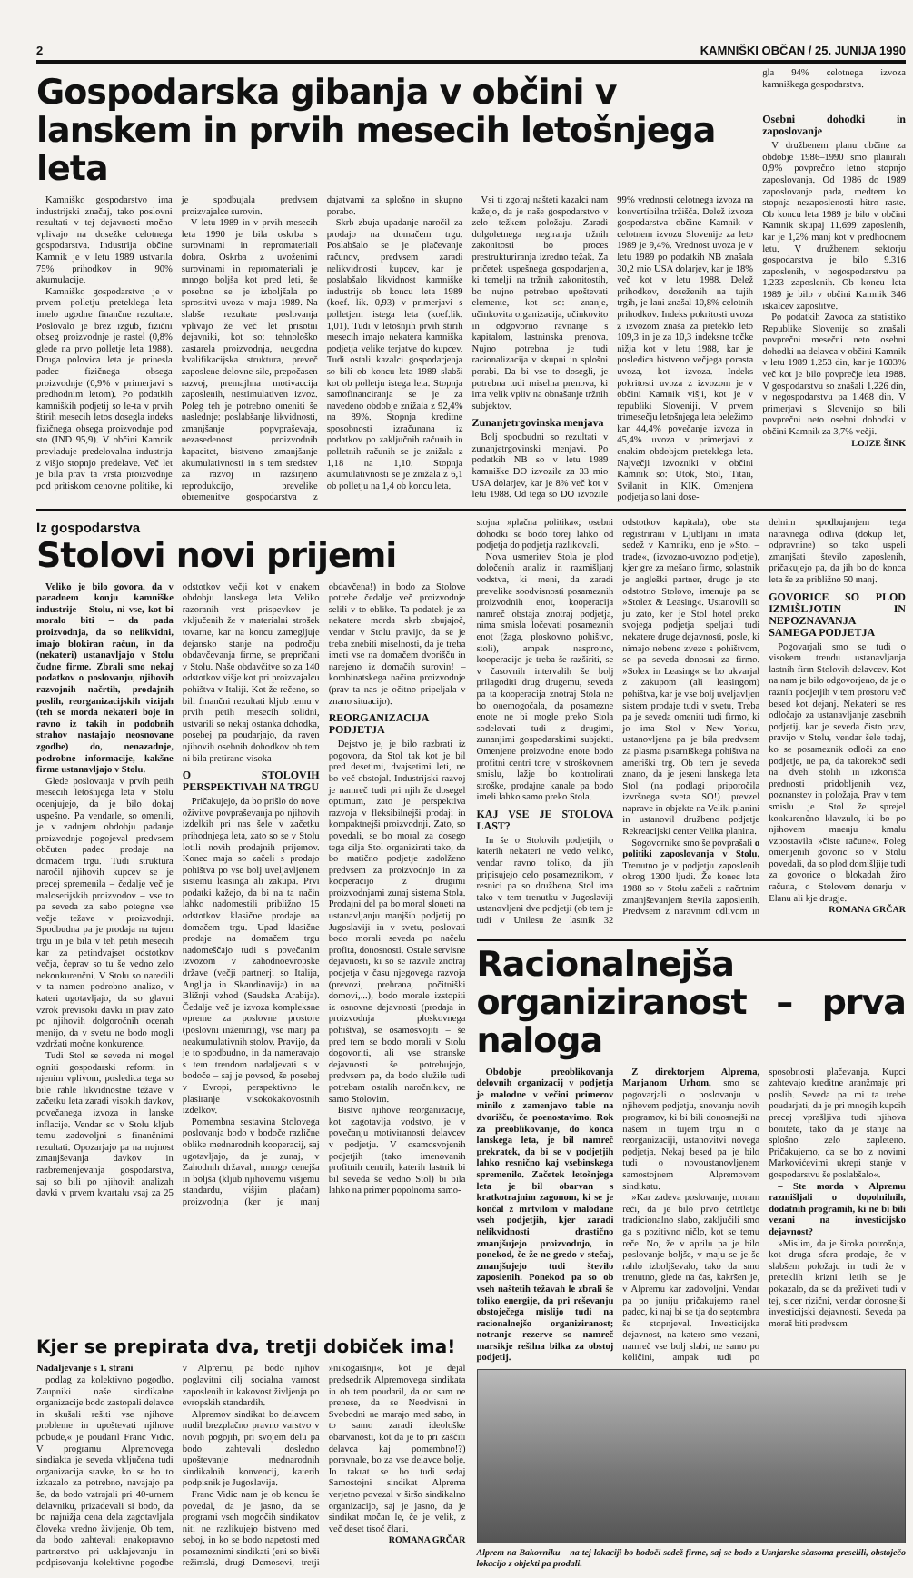2 KAMNIŠKI OBČAN / 25. JUNIJA 1990
Gospodarska gibanja v občini v lanskem in prvih mesecih letošnjega leta
Kamniško gospodarstvo ima industrijski značaj, tako poslovni rezultati v tej dejavnosti močno vplivajo na dosežke celotnega gospodarstva. Industrija občine Kamnik je v letu 1989 ustvarila 75% prihodkov in 90% akumulacije.
Kamniško gospodarstvo je v prvem polletju preteklega leta imelo ugodne finančne rezultate. Poslovalo je brez izgub, fizični obseg proizvodnje je rastel (0,8% glede na prvo polletje leta 1988). Druga polovica leta je prinesla padec fizičnega obsega proizvodnje (0,9% v primerjavi s predhodnim letom). Po podatkih kamniških podjetij so le-ta v prvih štirih mesecih letos dosegla indeks fizičnega obsega proizvodnje pod sto (IND 95,9). V občini Kamnik prevladuje predelovalna industrija z višjo stopnjo predelave. Več let je bila prav ta vrsta proizvodnje pod pritiskom cenovne politike, ki je spodbujala predvsem proizvajalce surovin.
V letu 1989 in v prvih mesecih leta 1990 je bila oskrba s surovinami in repromateriali dobra. Oskrba z uvoženimi surovinami in repromateriali je mnogo boljša kot pred leti, še posebno se je izboljšala po sprostitvi uvoza v maju 1989. Na slabše rezultate poslovanja vplivajo že več let prisotni dejavniki, kot so: tehnološko zastarela proizvodnja, neugodna kvalifikacijska struktura, preveč zaposlene delovne sile, prepočasen razvoj, premajhna motivaccija zaposlenih, nestimulativen izvoz. Poleg teh je potrebno omeniti še naslednje: poslabšanje likvidnosti, zmanjšanje popvpraševaja, nezasedenost proizvodnih kapacitet, bistveno zmanjšanje akumulativnosti in s tem sredstev za razvoj in razširjeno reprodukcijo, prevelike obremenitve gospodarstva z dajatvami za splošno in skupno porabo.
Skrb zbuja upadanje naročil za prodajo na domačem trgu. Poslabšalo se je plačevanje računov, predvsem zaradi nelikvidnosti kupcev, kar je poslabšalo likvidnost kamniške industrije ob koncu leta 1989 (koef. lik. 0,93) v primerjavi s polletjem istega leta (koef.lik. 1,01). Tudi v letošnjih prvih štirih mesecih imajo nekatera kamniška podjetja velike terjatve do kupcev. Tudi ostali kazalci gospodarjenja so bili ob koncu leta 1989 slabši kot ob polletju istega leta. Stopnja samofinanciranja se je za navedeno obdobje znižala z 92,4% na 89%. Stopnja kreditne sposobnosti izračunana iz podatkov po zaključnih računih in polletnih računih se je znižala z 1,18 na 1,10. Stopnja akumulativnosti se je znižala z 6,1 ob polletju na 1,4 ob koncu leta.
Vsi ti zgoraj našteti kazalci nam kažejo, da je naše gospodarstvo v zelo težkem položaju. Zaradi dolgoletnega negiranja tržnih zakonitosti bo proces prestrukturiranja izredno težak. Za pričetek uspešnega gospodarjenja, ki temelji na tržnih zakonitostih, bo nujno potrebno upoštevati elemente, kot so: znanje, učinkovita organizacija, učinkovito in odgovorno ravnanje s kapitalom, lastninska prenova. Nujno potrebna je tudi racionalizacija v skupni in splošni porabi. Da bi vse to dosegli, je potrebna tudi miselna prenova, ki ima velik vpliv na obnašanje tržnih subjektov.
Zunanjetrgovinska menjava
Bolj spodbudni so rezultati v zunanjetrgovinski menjavi. Po podatkih NB so v letu 1989 kamniške DO izvozile za 33 mio USA dolarjev, kar je 8% več kot v letu 1988. Od tega so DO izvozile 99% vrednosti celotnega izvoza na konvertibilna tržišča. Delež izvoza gospodarstva občine Kamnik v celotnem izvozu Slovenije za leto 1989 je 9,4%. Vrednost uvoza je v letu 1989 po podatkih NB znašala 30,2 mio USA dolarjev, kar je 18% več kot v letu 1988. Delež prihodkov, doseženih na tujih trgih, je lani znašal 10,8% celotnih prihodkov. Indeks pokritosti uvoza z izvozom znaša za preteklo leto 109,3 in je za 10,3 indeksne točke nižja kot v letu 1988, kar je posledica bistveno večjega porasta uvoza, kot izvoza. Indeks pokritosti uvoza z izvozom je v občini Kamnik višji, kot je v republiki Sloveniji. V prvem trimesečju letošnjega leta beležimo kar 44,4% povečanje izvoza in 45,4% uvoza v primerjavi z enakim obdobjem preteklega leta. Največji izvozniki v občini Kamnik so: Utok, Stol, Titan, Svilanit in KIK. Omenjena podjetja so lani dose-
gla 94% celotnega izvoza kamniškega gospodarstva.
Osebni dohodki in zaposlovanje
V družbenem planu občine za obdobje 1986–1990 smo planirali 0,9% povprečno letno stopnjo zaposlovanja. Od 1986 do 1989 zaposlovanje pada, medtem ko stopnja nezaposlenosti hitro raste. Ob koncu leta 1989 je bilo v občini Kamnik skupaj 11.699 zaposlenih, kar je 1,2% manj kot v predhodnem letu. V družbenem sektorju gospodarstva je bilo 9.316 zaposlenih, v negospodarstvu pa 1.233 zaposlenih. Ob koncu leta 1989 je bilo v občini Kamnik 346 iskalcev zaposlitve.
Po podatkih Zavoda za statistiko Republike Slovenije so znašali povprečni mesečni neto osebni dohodki na delavca v občini Kamnik v letu 1989 1.253 din, kar je 1603% več kot je bilo povprečje leta 1988. V gospodarstvu so znašali 1.226 din, v negospodarstvu pa 1.468 din. V primerjavi s Slovenijo so bili povprečni neto osebni dohodki v občini Kamnik za 3,7% večji.
LOJZE ŠINK
Iz gospodarstva
Stolovi novi prijemi
Veliko je bilo govora, da v paradnem konju kamniške industrije – Stolu, ni vse, kot bi moralo biti – da pada proizvodnja, da so nelikvidni, imajo blokiran račun, in da (nekateri) ustanavljajo v Stolu čudne firme. Zbrali smo nekaj podatkov o poslovanju, njihovih razvojnih načrtih, prodajnih poslih, reorganizacijskih vizijah (teh se morda nekateri boje in ravno iz takih in podobnih strahov nastajajo neosnovane zgodbe) do, nenazadnje, podrobne informacije, kakšne firme ustanavljajo v Stolu.
Glede poslovanja v prvih petih mesecih letošnjega leta v Stolu ocenjujejo, da je bilo dokaj uspešno. Pa vendarle, so omenili, je v zadnjem obdobju padanje proizvodnje pogojeval predvsem občuten padec prodaje na domačem trgu. Tudi struktura naročil njihovih kupcev se je precej spremenila – čedalje več je maloserijskih proizvodov – vse to pa seveda za sabo potegne vse večje težave v proizvodnji. Spodbudna pa je prodaja na tujem trgu in je bila v teh petih mesecih kar za petindvajset odstotkov večja, čeprav so tu še vedno zelo nekonkurenčni. V Stolu so naredili v ta namen podrobno analizo, v kateri ugotavljajo, da so glavni vzrok previsoki davki in prav zato po njihovih dolgoročnih ocenah menijo, da v svetu ne bodo mogli vzdržati močne konkurence.
Tudi Stol se seveda ni mogel ogniti gospodarski reformi in njenim vplivom, posledica tega so bile rahle likvidnostne težave v začetku leta zaradi visokih davkov, povečanega izvoza in lanske inflacije. Vendar so v Stolu kljub temu zadovoljni s finančnimi rezultati. Opozarjajo pa na nujnost zmanjševanja davkov in razbremenjevanja gospodarstva, saj so bili po njihovih analizah davki v prvem kvartalu vsaj za 25 odstotkov večji kot v enakem obdobju lanskega leta. Veliko razoranih vrst prispevkov je vključenih že v materialni strošek tovarne, kar na koncu zamegljuje dejansko stanje na področju obdavčevanja firme, se prepričani v Stolu. Naše obdavčitve so za 140 odstotkov višje kot pri proizvajalcu pohištva v Italiji. Kot že rečeno, so bili finančni rezultati kljub temu v prvih petih mesecih solidni, ustvarili so nekaj ostanka dohodka, posebej pa poudarjajo, da raven njihovih osebnih dohodkov ob tem ni bila pretirano visoka
O STOLOVIH PERSPEKTIVAH NA TRGU
Pričakujejo, da bo prišlo do nove oživitve povpraševanja po njihovih izdelkih pri nas šele v začetku prihodnjega leta, zato so se v Stolu lotili novih prodajnih prijemov. Konec maja so začeli s prodajo pohištva po vse bolj uveljavljenem sistemu leasinga ali zakupa. Prvi podatki kažejo, da bi na ta način lahko nadomestili približno 15 odstotkov klasične prodaje na domačem trgu. Upad klasične prodaje na domačem trgu nadomeščajo tudi s povečanim izvozom v zahodnoevropske države (večji partnerji so Italija, Anglija in Skandinavija) in na Bližnji vzhod (Saudska Arabija). Čedalje več je izvoza kompleksne opreme za poslovne prostore (poslovni inženiring), vse manj pa neakumulativnih stolov. Pravijo, da je to spodbudno, in da nameravajo s tem trendom nadaljevati s v bodoče – saj je povsod, še posebej v Evropi, perspektivno le plasiranje visokokakovostnih izdelkov.
Pomembna sestavina Stolovega poslovanja bodo v bodoče različne oblike mednarodnih kooperacij, saj ugotavljajo, da je zunaj, v Zahodnih državah, mnogo cenejša in boljša (kljub njihovemu višjemu standardu, višjim plačam) proizvodnja (ker je manj obdavčena!) in bodo za Stolove potrebe čedalje več proizvodnje selili v to obliko. Ta podatek je za nekatere morda skrb zbujajoč, vendar v Stolu pravijo, da se je treba znebiti miselnosti, da je treba imeti vse na domačem dvorišču in narejeno iz domačih surovin! – kombinatskega načina proizvodnje (prav ta nas je očitno pripeljala v znano situacijo).
REORGANIZACIJA PODJETJA
Dejstvo je, je bilo razbrati iz pogovora, da Stol tak kot je bil pred desetimi, dvajsetimi leti, ne bo več obstojal. Industrijski razvoj je namreč tudi pri njih že dosegel optimum, zato je perspektiva razvoja v fleksibilnejši prodaji in kompaktnejši proizvodnji. Zato, so povedali, se bo moral za dosego tega cilja Stol organizirati tako, da bo matično podjetje zadolženo predvsem za proizvodnjo in za kooperacijo z drugimi proizvodnjami zunaj sistema Stola. Prodajni del pa bo moral sloneti na ustanavljanju manjših podjetij po Jugoslaviji in v svetu, poslovati bodo morali seveda po načelu profita, donosnosti. Ostale servisne dejavnosti, ki so se razvile znotraj podjetja v času njegovega razvoja (prevozi, prehrana, počitniški domovi,...), bodo morale izstopiti iz osnovne dejavnosti (prodaja in proizvodnja ploskovnega pohištva), se osamosvojiti – še pred tem se bodo morali v Stolu dogovoriti, ali vse stranske dejavnosti še potrebujejo, predvsem pa, da bodo služile tudi potrebam ostalih naročnikov, ne samo Stolovim.
Bistvo njihove reorganizacije, kot zagotavlja vodstvo, je v povečanju motiviranosti delavcev v podjetju. V osamosvojenih podjetjih (tako imenovanih profitnih centrih, katerih lastnik bi bil seveda še vedno Stol) bi bila lahko na primer popolnoma samo-
stojna »plačna politika«; osebni dohodki se bodo torej lahko od podjetja do podjetja razlikovali.
Nova usmeritev Stola je plod določenih analiz in razmišljanj vodstva, ki meni, da zaradi prevelike soodvisnosti posameznih proizvodnih enot, kooperacija namreč obstaja znotraj podjetja, nima smisla ločevati posameznih enot (žaga, ploskovno pohištvo, stoli), ampak nasprotno, kooperacijo je treba še razširiti, se v časovnih intervalih še bolj prilagoditi drug drugemu, seveda pa ta kooperacija znotraj Stola ne bo onemogočala, da posamezne enote ne bi mogle preko Stola sodelovati tudi z drugimi, zunanjimi gospodarskimi subjekti. Omenjene proizvodne enote bodo profitni centri torej v stroškovnem smislu, lažje bo kontrolirati stroške, prodajne kanale pa bodo imeli lahko samo preko Stola.
KAJ VSE JE STOLOVA LAST?
In še o Stolovih podjetjih, o katerih nekateri ne vedo veliko, vendar ravno toliko, da jih pripisujejo celo posameznikom, v resnici pa so družbena. Stol ima tako v tem trenutku v Jugoslaviji ustanovljeni dve podjetji (ob tem je tudi v Unilesu že lastnik 32 odstotkov kapitala), obe sta registrirani v Ljubljani in imata sedež v Kamniku, eno je »Stol – trade«, (izvozno-uvozno podjetje), kjer gre za mešano firmo, solastnik je angleški partner, drugo je sto odstotno Stolovo, imenuje pa se »Stolex & Leasing«. Ustanovili so ju zato, ker je Stol hotel preko svojega podjetja speljati tudi nekatere druge dejavnosti, posle, ki nimajo nobene zveze s pohištvom, so pa seveda donosni za firmo. »Solex in Leasing« se bo ukvarjal z zakupom (ali leasingom) pohištva, kar je vse bolj uveljavljen sistem prodaje tudi v svetu. Treba pa je seveda omeniti tudi firmo, ki jo ima Stol v New Yorku, ustanovljena pa je bila predvsem za plasma pisarniškega pohištva na ameriški trg. Ob tem je seveda znano, da je jeseni lanskega leta Stol (na podlagi priporočila izvršnega sveta SO!) prevzel naprave in objekte na Veliki planini in ustanovil družbeno podjetje Rekreacijski center Velika planina.
Sogovornike smo še povprašali o politiki zaposlovanja v Stolu. Trenutno je v podjetju zaposlenih okrog 1300 ljudi. Že konec leta 1988 so v Stolu začeli z načrtnim zmanjševanjem števila zaposlenih. Predvsem z naravnim odlivom in delnim spodbujanjem tega naravnega odliva (dokup let, odpravnine) so tako uspeli zmanjšati število zaposlenih, pričakujejo pa, da jih bo do konca leta še za približno 50 manj.
GOVORICE SO PLOD IZMIŠLJOTIN IN NEPOZNAVANJA SAMEGA PODJETJA
Pogovarjali smo se tudi o visokem trendu ustanavljanja lastnih firm Stolovih delavcev. Kot na nam je bilo odgovorjeno, da je o raznih podjetjih v tem prostoru več besed kot dejanj. Nekateri se res odločajo za ustanavljanje zasebnih podjetij, kar je seveda čisto prav, pravijo v Stolu, vendar šele tedaj, ko se posameznik odloči za eno podjetje, ne pa, da takorekoč sedi na dveh stolih in izkorišča prednosti pridobljenih vez, poznanstev in položaja. Prav v tem smislu je Stol že sprejel konkurenčno klavzulo, ki bo po njihovem mnenju kmalu vzpostavila »čiste račune«. Poleg omenjenih govoric so v Stolu povedali, da so plod domišljije tudi za govorice o blokadah žiro računa, o Stolovem denarju v Elanu ali kje drugje.
ROMANA GRČAR
Kjer se prepirata dva, tretji dobiček ima!
Nadaljevanje s 1. strani
podlag za kolektivno pogodbo. Zaupniki naše sindikalne organizacije bodo zastopali delavce in skušali rešiti vse njihove probleme in upoštevati njihove pobude,« je poudaril Franc Vidic. V programu Alpremovega sindiakta je seveda vključena tudi organizacija stavke, ko se bo to izkazalo za potrebno, navajajo pa še, da bodo vztrajali pri 40-urnem delavniku, prizadevali si bodo, da bo najnižja cena dela zagotavljala človeka vredno življenje. Ob tem, da bodo zahtevali enakopravno partnerstvo pri usklajevanju in podpisovanju kolektivne pogodbe v Alpremu, pa bodo njihov poglavitni cilj socialna varnost zaposlenih in kakovost življenja po evropskih standardih.
Alpremov sindikat bo delavcem nudil brezplačno pravno varstvo v novih pogojih, pri svojem delu pa bodo zahtevali dosledno upoštevanje mednarodnih sindikalnih konvencij, katerih podpisnik je Jugoslavija.
Franc Vidic nam je ob koncu še povedal, da je jasno, da se programi vseh mogočih sindikatov niti ne razlikujejo bistveno med seboj, in ko se bodo napetosti med posameznimi sindikati (eni so bivši režimski, drugi Demosovi, tretji »nikogaršnji«, kot je dejal predsednik Alpremovega sindikata in ob tem poudaril, da on sam ne prenese, da se Neodvisni in Svobodni ne marajo med sabo, in to samo zaradi ideološke obarvanosti, kot da je to pri zaščiti delavca kaj pomembno!?) poravnale, bo za vse delavce bolje. In takrat se bo tudi sedaj Samostojni sindikat Alprema verjetno povezal v širšo sindikalno organizacijo, saj je jasno, da je sindikat močan le, če je velik, z več deset tisoč člani.
ROMANA GRČAR
Racionalnejša organiziranost – prva naloga
Obdobje preoblikovanja delovnih organizacij v podjetja je malodne v večini primerov minilo z zamenjavo table na dvorišču, če poenostavimo. Rok za preoblikovanje, do konca lanskega leta, je bil namreč prekratek, da bi se v podjetjih lahko resnično kaj vsebinskega spremenilo. Začetek letošnjega leta je bil obarvan s kratkotrajnim zagonom, ki se je končal z mrtvilom v malodane vseh podjetjih, kjer zaradi nelikvidnosti drastično zmanjšujejo proizvodnjo, in ponekod, če že ne gredo v stečaj, zmanjšujejo tudi število zaposlenih. Ponekod pa so ob vseh naštetih težavah le zbrali še toliko energije, da pri reševanju obstoječega mislijo tudi na racionalnejšo organiziranost; notranje rezerve so namreč marsikje rešilna bilka za obstoj podjetij.
Z direktorjem Alprema, Marjanom Urhom, smo se pogovarjali o poslovanju v njihovem podjetju, snovanju novih programov, ki bi bili donosnejši na našem in tujem trgu in o reorganizaciji, ustanovitvi novega podjetja. Nekaj besed pa je bilo tudi o novoustanovljenem samostojnem Alpremovem sindikatu.
»Kar zadeva poslovanje, moram reči, da je bilo prvo četrtletje tradicionalno slabo, zaključili smo ga s pozitivno ničlo, kot se temu reče. No, že v aprilu pa je bilo poslovanje boljše, v maju se je še rahlo izboljševalo, tako da smo trenutno, glede na čas, kakršen je, v Alpremu kar zadovoljni. Vendar pa po juniju pričakujemo rahel padec, ki naj bi se tja do septembra še stopnjeval. Investicijska dejavnost, na katero smo vezani, namreč vse bolj slabi, ne samo po količini, ampak tudi po sposobnosti plačevanja. Kupci zahtevajo kreditne aranžmaje pri poslih. Seveda pa mi ta trebe poudarjati, da je pri mnogih kupcih precej vprašljiva tudi njihova bonitete, tako da je stanje na splošno zelo zapleteno. Pričakujemo, da se bo z novimi Markovićevimi ukrepi stanje v gospodarstvu še poslabšalo«.
– Ste morda v Alpremu razmišljali o dopolnilnih, dodatnih programih, ki ne bi bili vezani na investicijsko dejavnost?
»Mislim, da je široka potrošnja, kot druga sfera prodaje, še v slabšem položaju in tudi že v preteklih krizni letih se je pokazalo, da se da preživeti tudi v tej, sicer rizični, vendar donosnejši investicijski dejavnosti. Seveda pa moraš biti predvsem
Alprem na Bakovniku – na tej lokaciji bo bodoči sedež firme, saj se bodo z Usnjarske sčasoma preselili, obstoječo lokacijo z objekti pa prodali.